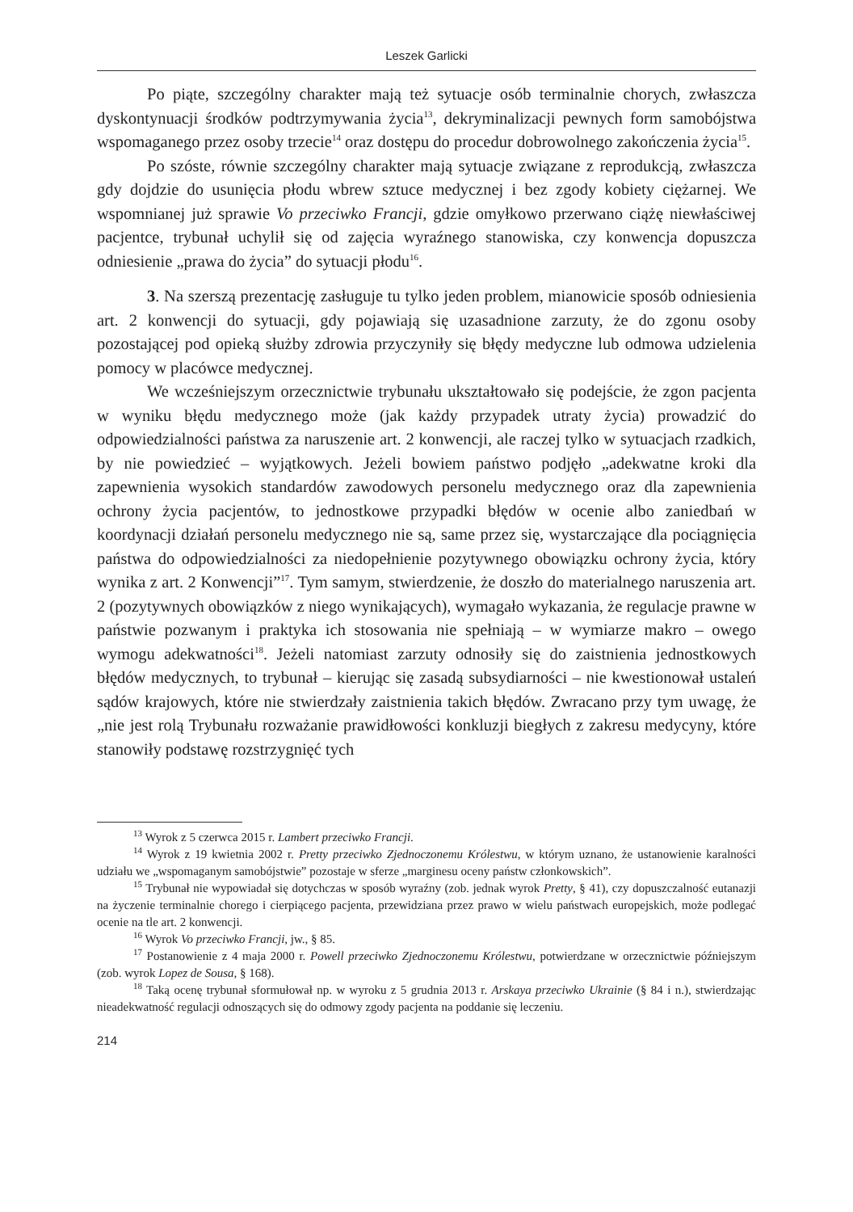Leszek Garlicki
Po piąte, szczególny charakter mają też sytuacje osób terminalnie chorych, zwłaszcza dyskontynuacji środków podtrzymywania życia<sup>13</sup>, dekryminalizacji pewnych form samobójstwa wspomaganego przez osoby trzecie<sup>14</sup> oraz dostępu do procedur dobrowolnego zakończenia życia<sup>15</sup>.
Po szóste, równie szczególny charakter mają sytuacje związane z reprodukcją, zwłaszcza gdy dojdzie do usunięcia płodu wbrew sztuce medycznej i bez zgody kobiety ciężarnej. We wspomnianej już sprawie Vo przeciwko Francji, gdzie omyłkowo przerwano ciążę niewłaściwej pacjentce, trybunał uchylił się od zajęcia wyraźnego stanowiska, czy konwencja dopuszcza odniesienie „prawa do życia” do sytuacji płodu<sup>16</sup>.
3. Na szerszą prezentację zasługuje tu tylko jeden problem, mianowicie sposób odniesienia art. 2 konwencji do sytuacji, gdy pojawiają się uzasadnione zarzuty, że do zgonu osoby pozostającej pod opieką służby zdrowia przyczyniły się błędy medyczne lub odmowa udzielenia pomocy w placówce medycznej.
We wcześniejszym orzecznictwie trybunału ukształtowało się podejście, że zgon pacjenta w wyniku błędu medycznego może (jak każdy przypadek utraty życia) prowadzić do odpowiedzialności państwa za naruszenie art. 2 konwencji, ale raczej tylko w sytuacjach rzadkich, by nie powiedzieć – wyjątkowych. Jeżeli bowiem państwo podjęło „adekwatne kroki dla zapewnienia wysokich standardów zawodowych personelu medycznego oraz dla zapewnienia ochrony życia pacjentów, to jednostkowe przypadki błędów w ocenie albo zaniedbań w koordynacji działań personelu medycznego nie są, same przez się, wystarczające dla pociągnięcia państwa do odpowiedzialności za niedopełnienie pozytywnego obowiązku ochrony życia, który wynika z art. 2 Konwencji”<sup>17</sup>. Tym samym, stwierdzenie, że doszło do materialnego naruszenia art. 2 (pozytywnych obowiązków z niego wynikających), wymagało wykazania, że regulacje prawne w państwie pozwanym i praktyka ich stosowania nie spełniają – w wymiarze makro – owego wymogu adekwatności<sup>18</sup>. Jeżeli natomiast zarzuty odnosiły się do zaistnienia jednostkowych błędów medycznych, to trybunał – kierując się zasadą subsydiarności – nie kwestionował ustaleń sądów krajowych, które nie stwierdzały zaistnienia takich błędów. Zwracano przy tym uwagę, że „nie jest rolą Trybunału rozważanie prawidłowości konkluzji biegłych z zakresu medycyny, które stanowiły podstawę rozstrzygnięć tych
<sup>13</sup> Wyrok z 5 czerwca 2015 r. Lambert przeciwko Francji.
<sup>14</sup> Wyrok z 19 kwietnia 2002 r. Pretty przeciwko Zjednoczonemu Królestwu, w którym uznano, że ustanowienie karalności udziału we „wspomaganym samobójstwie” pozostaje w sferze „marginesu oceny państw członkowskich”.
<sup>15</sup> Trybunał nie wypowiadał się dotychczas w sposób wyraźny (zob. jednak wyrok Pretty, § 41), czy dopuszczalność eutanazji na życzenie terminalnie chorego i cierpiącego pacjenta, przewidziana przez prawo w wielu państwach europejskich, może podlegać ocenie na tle art. 2 konwencji.
<sup>16</sup> Wyrok Vo przeciwko Francji, jw., § 85.
<sup>17</sup> Postanowienie z 4 maja 2000 r. Powell przeciwko Zjednoczonemu Królestwu, potwierdzane w orzecznictwie późniejszym (zob. wyrok Lopez de Sousa, § 168).
<sup>18</sup> Taką ocenę trybunał sformułował np. w wyroku z 5 grudnia 2013 r. Arskaya przeciwko Ukrainie (§ 84 i n.), stwierdzając nieadekwatność regulacji odnoszących się do odmowy zgody pacjenta na poddanie się leczeniu.
214